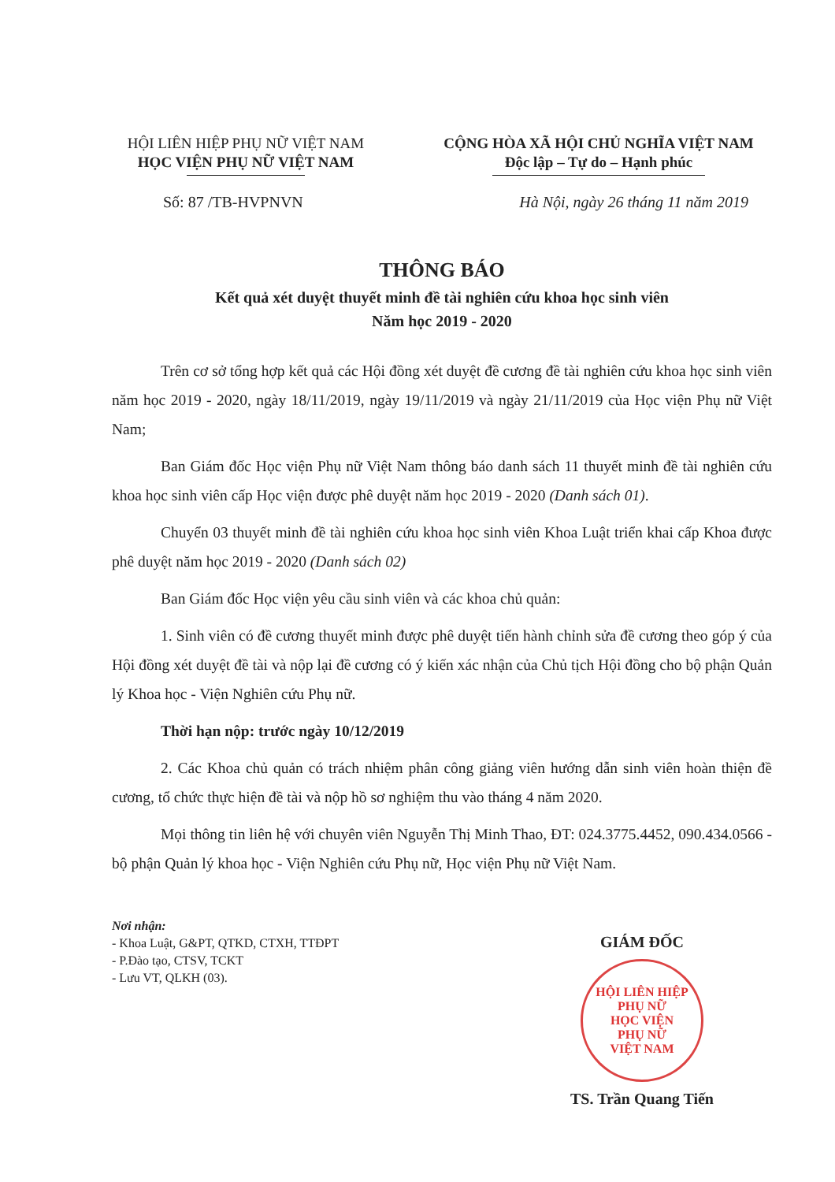HỘI LIÊN HIỆP PHỤ NỮ VIỆT NAM
HỌC VIỆN PHỤ NỮ VIỆT NAM
CỘNG HÒA XÃ HỘI CHỦ NGHĨA VIỆT NAM
Độc lập – Tự do – Hạnh phúc
Số: 87 /TB-HVPNVN Hà Nội, ngày 26 tháng 11 năm 2019
THÔNG BÁO
Kết quả xét duyệt thuyết minh đề tài nghiên cứu khoa học sinh viên
Năm học 2019 - 2020
Trên cơ sở tổng hợp kết quả các Hội đồng xét duyệt đề cương đề tài nghiên cứu khoa học sinh viên năm học 2019 - 2020, ngày 18/11/2019, ngày 19/11/2019 và ngày 21/11/2019 của Học viện Phụ nữ Việt Nam;
Ban Giám đốc Học viện Phụ nữ Việt Nam thông báo danh sách 11 thuyết minh đề tài nghiên cứu khoa học sinh viên cấp Học viện được phê duyệt năm học 2019 - 2020 (Danh sách 01).
Chuyển 03 thuyết minh đề tài nghiên cứu khoa học sinh viên Khoa Luật triển khai cấp Khoa được phê duyệt năm học 2019 - 2020 (Danh sách 02)
Ban Giám đốc Học viện yêu cầu sinh viên và các khoa chủ quản:
1. Sinh viên có đề cương thuyết minh được phê duyệt tiến hành chỉnh sửa đề cương theo góp ý của Hội đồng xét duyệt đề tài và nộp lại đề cương có ý kiến xác nhận của Chủ tịch Hội đồng cho bộ phận Quản lý Khoa học - Viện Nghiên cứu Phụ nữ.
Thời hạn nộp: trước ngày 10/12/2019
2. Các Khoa chủ quản có trách nhiệm phân công giảng viên hướng dẫn sinh viên hoàn thiện đề cương, tổ chức thực hiện đề tài và nộp hồ sơ nghiệm thu vào tháng 4 năm 2020.
Mọi thông tin liên hệ với chuyên viên Nguyễn Thị Minh Thao, ĐT: 024.3775.4452, 090.434.0566 - bộ phận Quản lý khoa học - Viện Nghiên cứu Phụ nữ, Học viện Phụ nữ Việt Nam.
Nơi nhận:
- Khoa Luật, G&PT, QTKD, CTXH, TTĐPT
- P.Đào tạo, CTSV, TCKT
- Lưu VT, QLKH (03).
GIÁM ĐỐC
HỘI LIÊN HIỆP PHỤ NỮ
HỌC VIỆN
PHỤ NỮ
VIỆT NAM
TS. Trần Quang Tiến